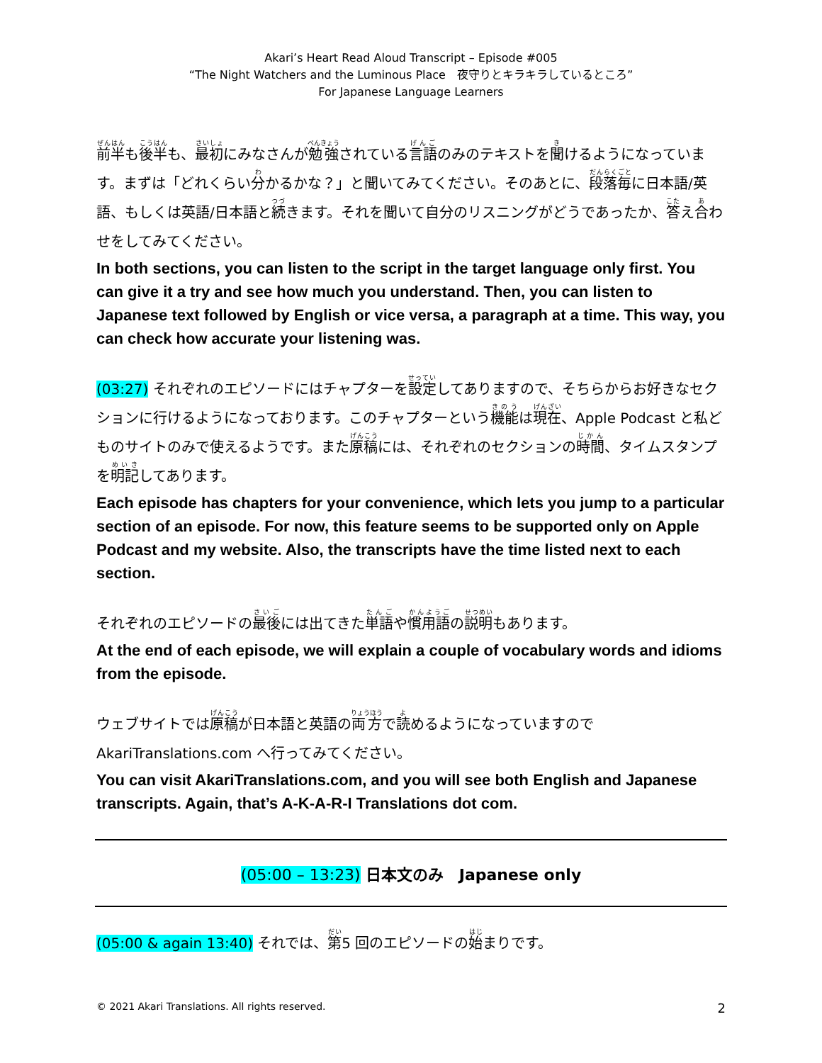Akari’s Heart Read Aloud Transcript – Episode #005
“The Night Watchers and the Luminous Place　夜守りとキラキラしているところ”
For Japanese Language Learners
前半も後半も、最初にみなさんが勉強されている言語のみのテキストを聞けるようになっています。まずは「どれくらい分かるかな？」と聞いてみてください。そのあとに、段落毎に日本語/英語、もしくは英語/日本語と続きます。それを聞いて自分のリスニングがどうであったか、答え合わせをしてみてください。
In both sections, you can listen to the script in the target language only first. You can give it a try and see how much you understand. Then, you can listen to Japanese text followed by English or vice versa, a paragraph at a time. This way, you can check how accurate your listening was.
(03:27) それぞれのエピソードにはチャプターを設定してありますので、そちらからお好きなセクションに行けるようになっております。このチャプターという機能は現在、Apple Podcast と私どものサイトのみで使えるようです。また原稿には、それぞれのセクションの時間、タイムスタンプを明記してあります。
Each episode has chapters for your convenience, which lets you jump to a particular section of an episode. For now, this feature seems to be supported only on Apple Podcast and my website. Also, the transcripts have the time listed next to each section.
それぞれのエピソードの最後には出てきた単語や慣用語の説明もあります。
At the end of each episode, we will explain a couple of vocabulary words and idioms from the episode.
ウェブサイトでは原稿が日本語と英語の両方で読めるようになっていますので AkariTranslations.com へ行ってみてください。
You can visit AkariTranslations.com, and you will see both English and Japanese transcripts. Again, that’s A-K-A-R-I Translations dot com.
(05:00 – 13:23) 日本文のみ　Japanese only
(05:00 & again 13:40) それでは、第5 回のエピソードの始まりです。
© 2021 Akari Translations. All rights reserved. 2